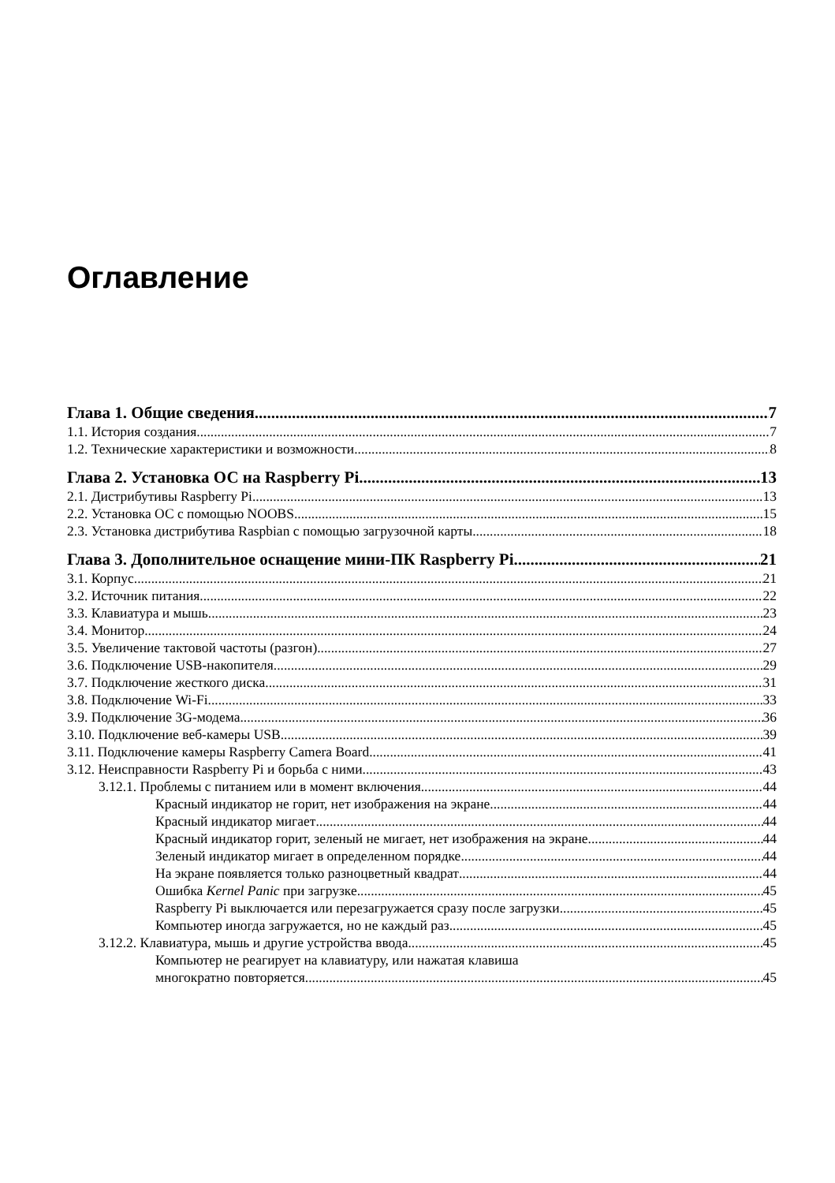Оглавление
Глава 1. Общие сведения 7
1.1. История создания 7
1.2. Технические характеристики и возможности 8
Глава 2. Установка ОС на Raspberry Pi 13
2.1. Дистрибутивы Raspberry Pi 13
2.2. Установка ОС с помощью NOOBS 15
2.3. Установка дистрибутива Raspbian с помощью загрузочной карты 18
Глава 3. Дополнительное оснащение мини-ПК Raspberry Pi 21
3.1. Корпус 21
3.2. Источник питания 22
3.3. Клавиатура и мышь 23
3.4. Монитор 24
3.5. Увеличение тактовой частоты (разгон) 27
3.6. Подключение USB-накопителя 29
3.7. Подключение жесткого диска 31
3.8. Подключение Wi-Fi 33
3.9. Подключение 3G-модема 36
3.10. Подключение веб-камеры USB 39
3.11. Подключение камеры Raspberry Camera Board 41
3.12. Неисправности Raspberry Pi и борьба с ними 43
3.12.1. Проблемы с питанием или в момент включения 44
Красный индикатор не горит, нет изображения на экране 44
Красный индикатор мигает 44
Красный индикатор горит, зеленый не мигает, нет изображения на экране 44
Зеленый индикатор мигает в определенном порядке 44
На экране появляется только разноцветный квадрат 44
Ошибка Kernel Panic при загрузке 45
Raspberry Pi выключается или перезагружается сразу после загрузки 45
Компьютер иногда загружается, но не каждый раз 45
3.12.2. Клавиатура, мышь и другие устройства ввода 45
Компьютер не реагирует на клавиатуру, или нажатая клавиша
многократно повторяется 45